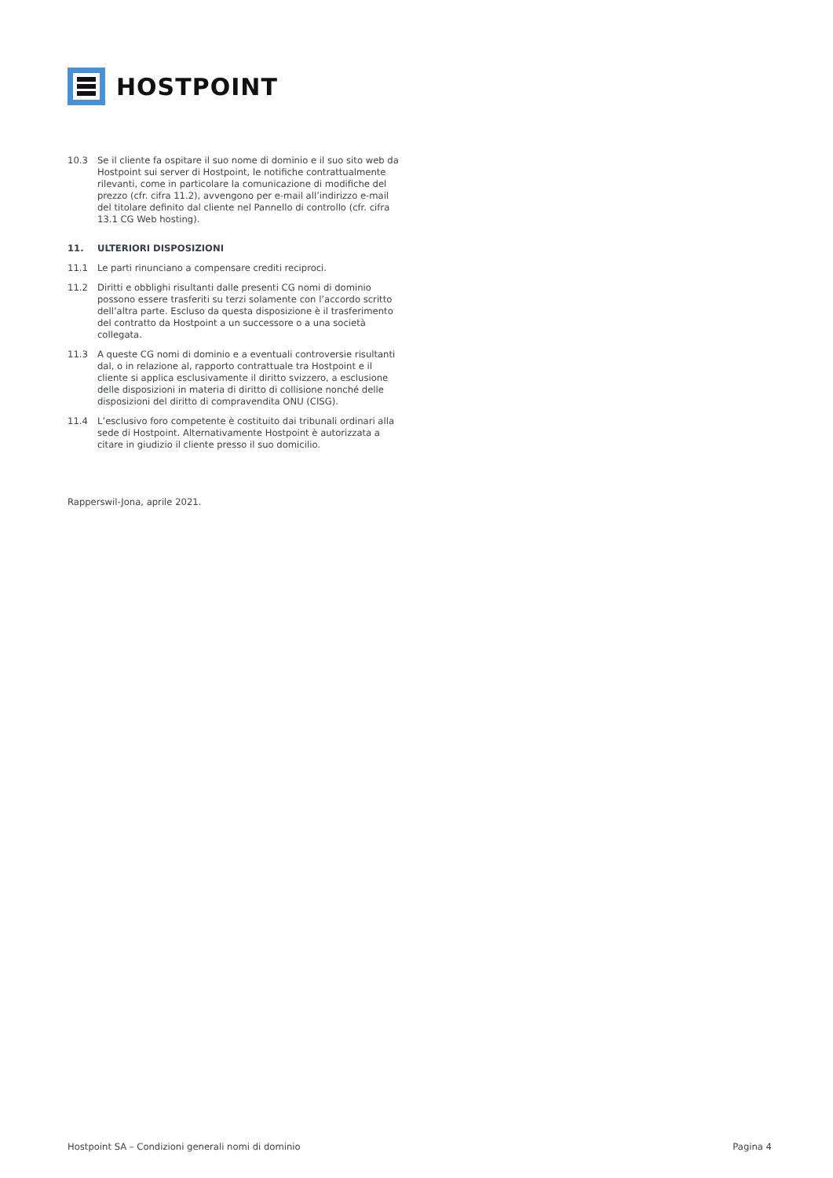HOSTPOINT
10.3 Se il cliente fa ospitare il suo nome di dominio e il suo sito web da Hostpoint sui server di Hostpoint, le notifiche contrattualmente rilevanti, come in particolare la comunicazione di modifiche del prezzo (cfr. cifra 11.2), avvengono per e-mail all’indirizzo e-mail del titolare definito dal cliente nel Pannello di controllo (cfr. cifra 13.1 CG Web hosting).
11. ULTERIORI DISPOSIZIONI
11.1 Le parti rinunciano a compensare crediti reciproci.
11.2 Diritti e obblighi risultanti dalle presenti CG nomi di dominio possono essere trasferiti su terzi solamente con l’accordo scritto dell’altra parte. Escluso da questa disposizione è il trasferimento del contratto da Hostpoint a un successore o a una società collegata.
11.3 A queste CG nomi di dominio e a eventuali controversie risultanti dal, o in relazione al, rapporto contrattuale tra Hostpoint e il cliente si applica esclusivamente il diritto svizzero, a esclusione delle disposizioni in materia di diritto di collisione nonché delle disposizioni del diritto di compravendita ONU (CISG).
11.4 L’esclusivo foro competente è costituito dai tribunali ordinari alla sede di Hostpoint. Alternativamente Hostpoint è autorizzata a citare in giudizio il cliente presso il suo domicilio.
Rapperswil-Jona, aprile 2021.
Hostpoint SA – Condizioni generali nomi di dominio Pagina 4